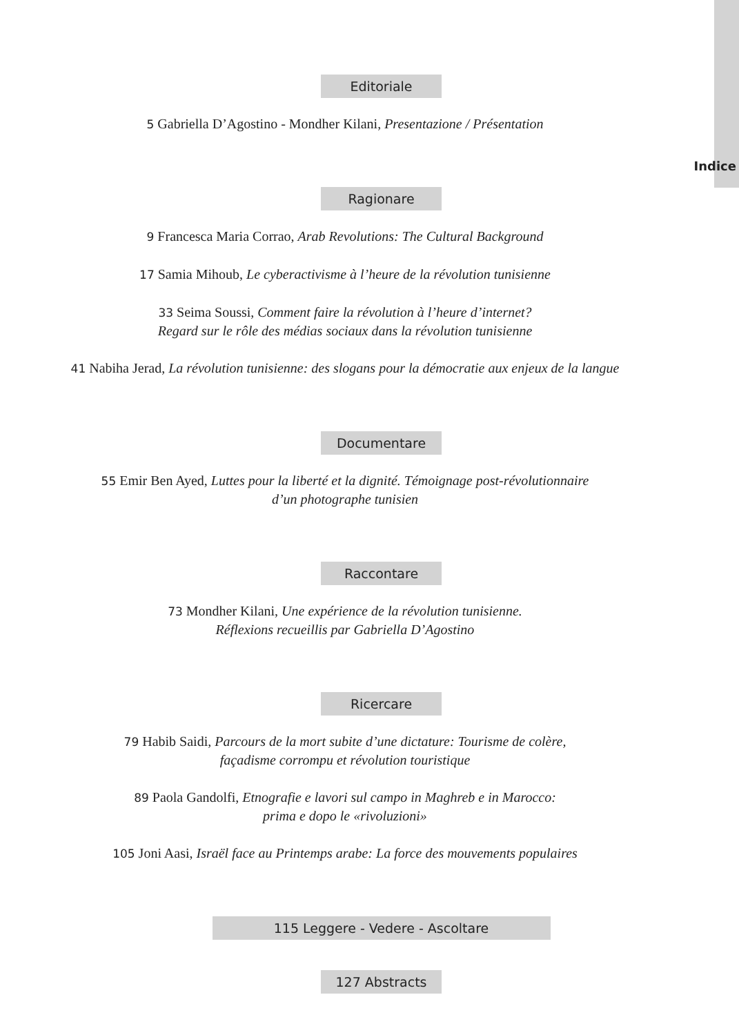Indice
Editoriale
5 Gabriella D’Agostino - Mondher Kilani, Presentazione / Présentation
Ragionare
9 Francesca Maria Corrao, Arab Revolutions: The Cultural Background
17 Samia Mihoub, Le cyberactivisme à l’heure de la révolution tunisienne
33 Seima Soussi, Comment faire la révolution à l’heure d’internet?
Regard sur le rôle des médias sociaux dans la révolution tunisienne
41 Nabiha Jerad, La révolution tunisienne: des slogans pour la démocratie aux enjeux de la langue
Documentare
55 Emir Ben Ayed, Luttes pour la liberté et la dignité. Témoignage post-révolutionnaire
d’un photographe tunisien
Raccontare
73 Mondher Kilani, Une expérience de la révolution tunisienne.
Réflexions recueillis par Gabriella D’Agostino
Ricercare
79 Habib Saidi, Parcours de la mort subite d’une dictature: Tourisme de colère,
façadisme corrompu et révolution touristique
89 Paola Gandolfi, Etnografie e lavori sul campo in Maghreb e in Marocco:
prima e dopo le «rivoluzioni»
105 Joni Aasi, Israël face au Printemps arabe: La force des mouvements populaires
115 Leggere - Vedere - Ascoltare
127 Abstracts